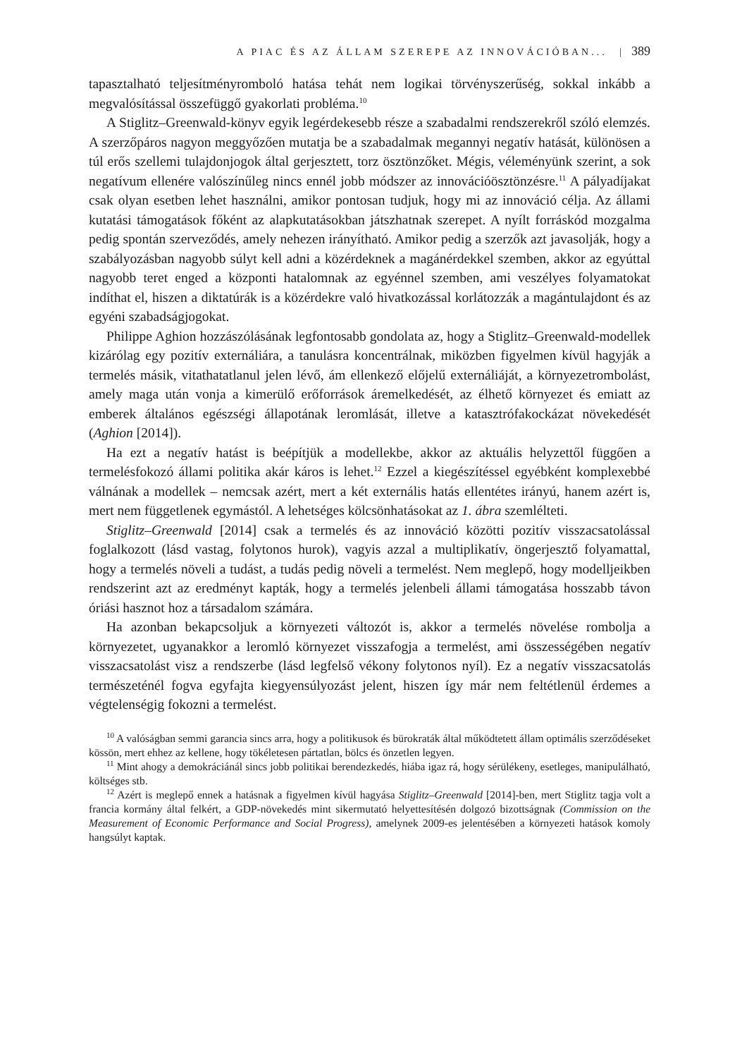A PIAC ÉS AZ ÁLLAM SZEREPE AZ INNOVÁCIÓBAN... | 389
tapasztalható teljesítményromboló hatása tehát nem logikai törvényszerűség, sokkal inkább a megvalósítással összefüggő gyakorlati probléma.<sup>10</sup>
A Stiglitz–Greenwald-könyv egyik legérdekesebb része a szabadalmi rendszerekről szóló elemzés. A szerzőpáros nagyon meggyőzően mutatja be a szabadalmak megannyi negatív hatását, különösen a túl erős szellemi tulajdonjogok által gerjesztett, torz ösztönzőket. Mégis, véleményünk szerint, a sok negatívum ellenére valószínűleg nincs ennél jobb módszer az innovációösztönzésre.<sup>11</sup> A pályadíjakat csak olyan esetben lehet használni, amikor pontosan tudjuk, hogy mi az innováció célja. Az állami kutatási támogatások főként az alapkutatásokban játszhatnak szerepet. A nyílt forráskód mozgalma pedig spontán szerveződés, amely nehezen irányítható. Amikor pedig a szerzők azt javasolják, hogy a szabályozásban nagyobb súlyt kell adni a közérdeknek a magánérdekkel szemben, akkor az egyúttal nagyobb teret enged a központi hatalomnak az egyénnel szemben, ami veszélyes folyamatokat indíthat el, hiszen a diktatúrák is a közérdekre való hivatkozással korlátozzák a magántulajdont és az egyéni szabadságjogokat.
Philippe Aghion hozzászólásának legfontosabb gondolata az, hogy a Stiglitz–Greenwald-modellek kizárólag egy pozitív externáliára, a tanulásra koncentrálnak, miközben figyelmen kívül hagyják a termelés másik, vitathatatlanul jelen lévő, ám ellenkező előjelű externáliáját, a környezetrombolást, amely maga után vonja a kimerülő erőforrások áremelkedését, az élhető környezet és emiatt az emberek általános egészségi állapotának leromlását, illetve a katasztrófakockázat növekedését (Aghion [2014]).
Ha ezt a negatív hatást is beépítjük a modellekbe, akkor az aktuális helyzettől függően a termelésfokozó állami politika akár káros is lehet.<sup>12</sup> Ezzel a kiegészítéssel egyébként komplexebbé válnának a modellek – nemcsak azért, mert a két externális hatás ellentétes irányú, hanem azért is, mert nem függetlenek egymástól. A lehetséges kölcsönhatásokat az 1. ábra szemlélteti.
Stiglitz–Greenwald [2014] csak a termelés és az innováció közötti pozitív visszacsatolással foglalkozott (lásd vastag, folytonos hurok), vagyis azzal a multiplikatív, öngerjesztő folyamattal, hogy a termelés növeli a tudást, a tudás pedig növeli a termelést. Nem meglepő, hogy modelljeikben rendszerint azt az eredményt kapták, hogy a termelés jelenbeli állami támogatása hosszabb távon óriási hasznot hoz a társadalom számára.
Ha azonban bekapcsoljuk a környezeti változót is, akkor a termelés növelése rombolja a környezetet, ugyanakkor a leromló környezet visszafogja a termelést, ami összességében negatív visszacsatolást visz a rendszerbe (lásd legfelső vékony folytonos nyíl). Ez a negatív visszacsatolás természeténél fogva egyfajta kiegyensúlyozást jelent, hiszen így már nem feltétlenül érdemes a végtelenségig fokozni a termelést.
<sup>10</sup> A valóságban semmi garancia sincs arra, hogy a politikusok és bürokraták által működtetett állam optimális szerződéseket kössön, mert ehhez az kellene, hogy tökéletesen pártatlan, bölcs és önzetlen legyen.
<sup>11</sup> Mint ahogy a demokráciánál sincs jobb politikai berendezkedés, hiába igaz rá, hogy sérülékeny, esetleges, manipulálható, költséges stb.
<sup>12</sup> Azért is meglepő ennek a hatásnak a figyelmen kívül hagyása Stiglitz–Greenwald [2014]-ben, mert Stiglitz tagja volt a francia kormány által felkért, a GDP-növekedés mint sikermutató helyettesítésén dolgozó bizottságnak (Commission on the Measurement of Economic Performance and Social Progress), amelynek 2009-es jelentésében a környezeti hatások komoly hangsúlyt kaptak.